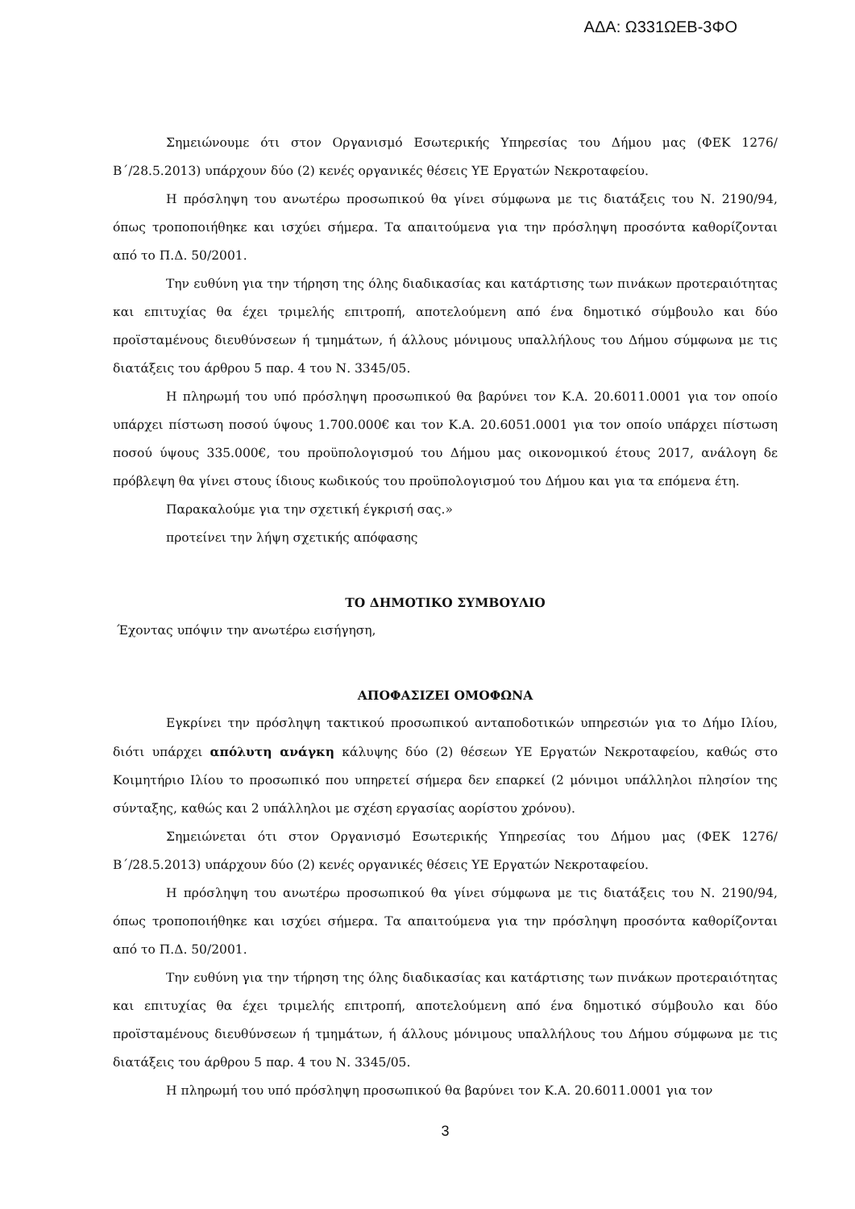ΑΔΑ: Ω331ΩΕΒ-3ΦΟ
Σημειώνουμε ότι στον Οργανισμό Εσωτερικής Υπηρεσίας του Δήμου μας (ΦΕΚ 1276/Β΄/28.5.2013) υπάρχουν δύο (2) κενές οργανικές θέσεις ΥΕ Εργατών Νεκροταφείου.
Η πρόσληψη του ανωτέρω προσωπικού θα γίνει σύμφωνα με τις διατάξεις του Ν. 2190/94, όπως τροποποιήθηκε και ισχύει σήμερα. Τα απαιτούμενα για την πρόσληψη προσόντα καθορίζονται από το Π.Δ. 50/2001.
Την ευθύνη για την τήρηση της όλης διαδικασίας και κατάρτισης των πινάκων προτεραιότητας και επιτυχίας θα έχει τριμελής επιτροπή, αποτελούμενη από ένα δημοτικό σύμβουλο και δύο προϊσταμένους διευθύνσεων ή τμημάτων, ή άλλους μόνιμους υπαλλήλους του Δήμου σύμφωνα με τις διατάξεις του άρθρου 5 παρ. 4 του Ν. 3345/05.
Η πληρωμή του υπό πρόσληψη προσωπικού θα βαρύνει τον Κ.Α. 20.6011.0001 για τον οποίο υπάρχει πίστωση ποσού ύψους 1.700.000€ και τον Κ.Α. 20.6051.0001 για τον οποίο υπάρχει πίστωση ποσού ύψους 335.000€, του προϋπολογισμού του Δήμου μας οικονομικού έτους 2017, ανάλογη δε πρόβλεψη θα γίνει στους ίδιους κωδικούς του προϋπολογισμού του Δήμου και για τα επόμενα έτη.
Παρακαλούμε για την σχετική έγκρισή σας.»
προτείνει την λήψη σχετικής απόφασης
ΤΟ ΔΗΜΟΤΙΚΟ ΣΥΜΒΟΥΛΙΟ
Έχοντας υπόψιν την ανωτέρω εισήγηση,
ΑΠΟΦΑΣΙΖΕΙ ΟΜΟΦΩΝΑ
Εγκρίνει την πρόσληψη τακτικού προσωπικού ανταποδοτικών υπηρεσιών για το Δήμο Ιλίου, διότι υπάρχει απόλυτη ανάγκη κάλυψης δύο (2) θέσεων ΥΕ Εργατών Νεκροταφείου, καθώς στο Κοιμητήριο Ιλίου το προσωπικό που υπηρετεί σήμερα δεν επαρκεί (2 μόνιμοι υπάλληλοι πλησίον της σύνταξης, καθώς και 2 υπάλληλοι με σχέση εργασίας αορίστου χρόνου).
Σημειώνεται ότι στον Οργανισμό Εσωτερικής Υπηρεσίας του Δήμου μας (ΦΕΚ 1276/Β΄/28.5.2013) υπάρχουν δύο (2) κενές οργανικές θέσεις ΥΕ Εργατών Νεκροταφείου.
Η πρόσληψη του ανωτέρω προσωπικού θα γίνει σύμφωνα με τις διατάξεις του Ν. 2190/94, όπως τροποποιήθηκε και ισχύει σήμερα. Τα απαιτούμενα για την πρόσληψη προσόντα καθορίζονται από το Π.Δ. 50/2001.
Την ευθύνη για την τήρηση της όλης διαδικασίας και κατάρτισης των πινάκων προτεραιότητας και επιτυχίας θα έχει τριμελής επιτροπή, αποτελούμενη από ένα δημοτικό σύμβουλο και δύο προϊσταμένους διευθύνσεων ή τμημάτων, ή άλλους μόνιμους υπαλλήλους του Δήμου σύμφωνα με τις διατάξεις του άρθρου 5 παρ. 4 του Ν. 3345/05.
Η πληρωμή του υπό πρόσληψη προσωπικού θα βαρύνει τον Κ.Α. 20.6011.0001 για τον
3